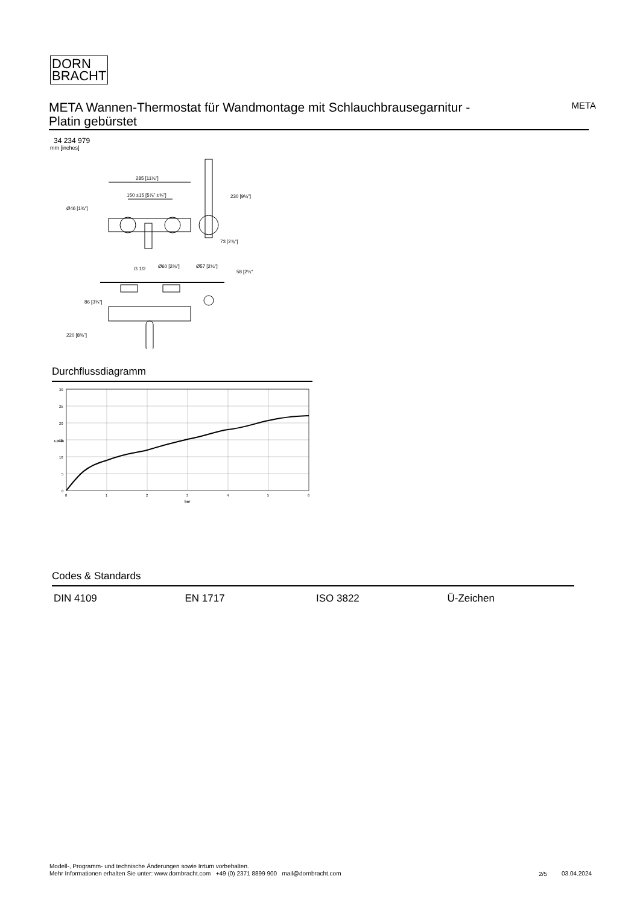DORN
BRACHT
META Wannen-Thermostat für Wandmontage mit Schlauchbrausegarnitur -
Platin gebürstet
META
34 234 979
mm [inches]
285 [11¼"]
150 ±15 [5⅞" ±⅝"]
G 1/2
Ø60 [2⅜"]
Ø57 [2¼"]
Ø46 [1¾"]
230 [9⅛"]
73 [2⅞"]
58 [2¼"]
86 [3⅜"]
220 [8⅝"]
Durchflussdiagramm
30
25
20
15
10
5
0
0
1
2
3
4
5
6
bar
L/min
Codes & Standards
DIN 4109 EN 1717 ISO 3822 Ü-Zeichen
Modell-, Programm- und technische Änderungen sowie Irrtum vorbehalten.
Mehr Informationen erhalten Sie unter: www.dornbracht.com +49 (0) 2371 8899 900 mail@dornbracht.com
2/5 03.04.2024